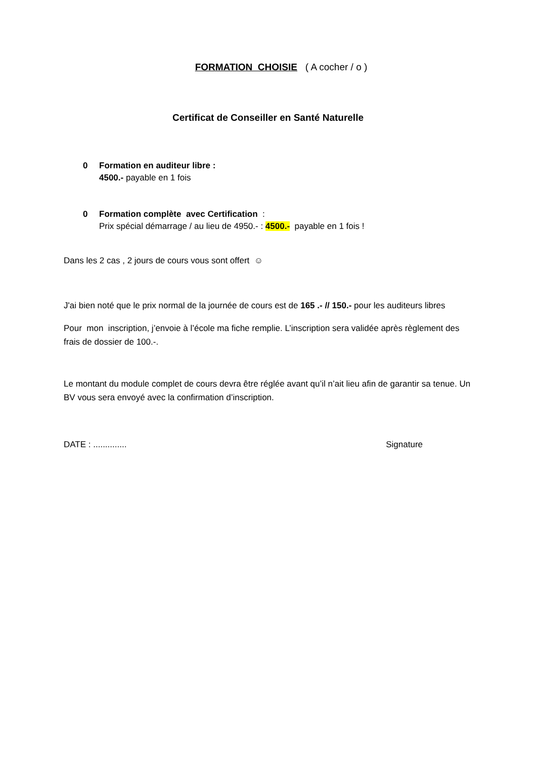FORMATION CHOISIE ( A cocher / o )
Certificat de Conseiller en Santé Naturelle
0 Formation en auditeur libre :
4500.- payable en 1 fois
0 Formation complète avec Certification :
Prix spécial démarrage / au lieu de 4950.- : 4500.- payable en 1 fois !
Dans les 2 cas , 2 jours de cours vous sont offert ☺
J'ai bien noté que le prix normal de la journée de cours est de 165 .- // 150.- pour les auditeurs libres
Pour mon inscription, j’envoie à l’école ma fiche remplie. L’inscription sera validée après règlement des frais de dossier de 100.-.
Le montant du module complet de cours devra être réglée avant qu’il n’ait lieu afin de garantir sa tenue. Un BV vous sera envoyé avec la confirmation d’inscription.
DATE : .............. Signature